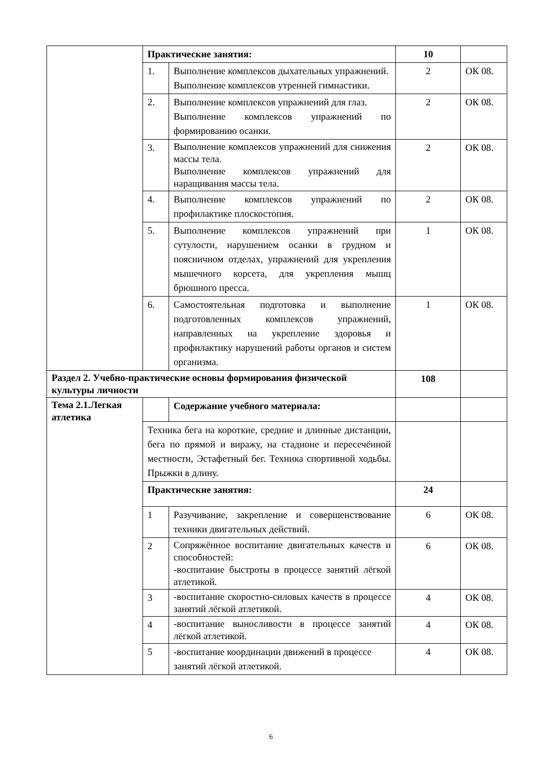| | Практические занятия: | | 10 | |
| | 1. | Выполнение комплексов дыхательных упражнений. Выполнение комплексов утренней гимнастики. | 2 | ОК 08. |
| | 2. | Выполнение комплексов упражнений для глаз. Выполнение комплексов упражнений по формированию осанки. | 2 | ОК 08. |
| | 3. | Выполнение комплексов упражнений для снижения массы тела. Выполнение комплексов упражнений для наращивания массы тела. | 2 | ОК 08. |
| | 4. | Выполнение комплексов упражнений по профилактике плоскостопия. | 2 | ОК 08. |
| | 5. | Выполнение комплексов упражнений при сутулости, нарушением осанки в грудном и поясничном отделах, упражнений для укрепления мышечного корсета, для укрепления мышц брюшного пресса. | 1 | ОК 08. |
| | 6. | Самостоятельная подготовка и выполнение подготовленных комплексов упражнений, направленных на укрепление здоровья и профилактику нарушений работы органов и систем организма. | 1 | ОК 08. |
| Раздел 2. Учебно-практические основы формирования физической культуры личности | | | 108 | |
| Тема 2.1.Легкая атлетика | | Содержание учебного материала: | | |
| | Техника бега на короткие, средние и длинные дистанции, бега по прямой и виражу, на стадионе и пересечённой местности, Эстафетный бег. Техника спортивной ходьбы. Прыжки в длину. | | | |
| | Практические занятия: | | 24 | |
| | 1 | Разучивание, закрепление и совершенствование техники двигательных действий. | 6 | ОК 08. |
| | 2 | Сопряжённое воспитание двигательных качеств и способностей: -воспитание быстроты в процессе занятий лёгкой атлетикой. | 6 | ОК 08. |
| | 3 | -воспитание скоростно-силовых качеств в процессе занятий лёгкой атлетикой. | 4 | ОК 08. |
| | 4 | -воспитание выносливости в процессе занятий лёгкой атлетикой. | 4 | ОК 08. |
| | 5 | -воспитание координации движений в процессе занятий лёгкой атлетикой. | 4 | ОК 08. |
6